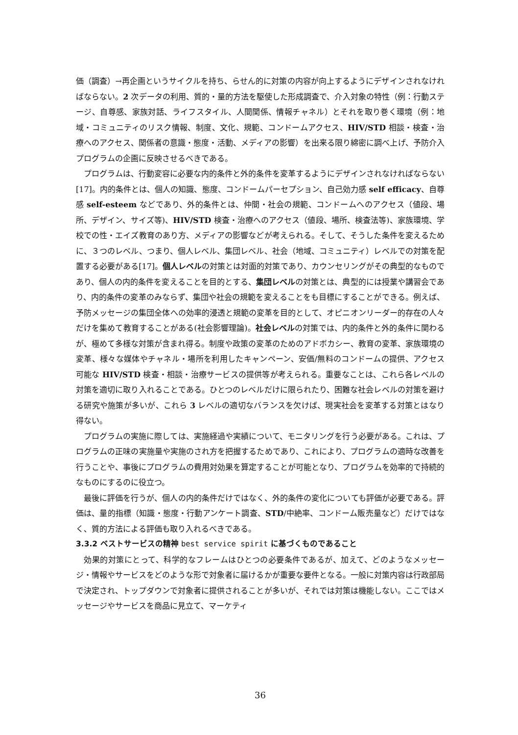価（調査）→再企画というサイクルを持ち、らせん的に対策の内容が向上するようにデザインされなければならない。2 次データの利用、質的・量的方法を駆使した形成調査で、介入対象の特性（例：行動ステージ、自尊感、家族対話、ライフスタイル、人間関係、情報チャネル）とそれを取り巻く環境（例：地域・コミュニティのリスク情報、制度、文化、規範、コンドームアクセス、HIV/STD 相談・検査・治療へのアクセス、関係者の意識・態度・活動、メディアの影響）を出来る限り綿密に調べ上げ、予防介入プログラムの企画に反映させるべきである。
プログラムは、行動変容に必要な内的条件と外的条件を変革するようにデザインされなければならない [17]。内的条件とは、個人の知識、態度、コンドームパーセプション、自己効力感 self efficacy、自尊感 self-esteem などであり、外的条件とは、仲間・社会の規範、コンドームへのアクセス（値段、場所、デザイン、サイズ等)、HIV/STD 検査・治療へのアクセス（値段、場所、検査法等)、家族環境、学校での性・エイズ教育のあり方、メディアの影響などが考えられる。そして、そうした条件を変えるために、３つのレベル、つまり、個人レベル、集団レベル、社会（地域、コミュニティ）レベルでの対策を配置する必要がある[17]。個人レベルの対策とは対面的対策であり、カウンセリングがその典型的なものであり、個人の内的条件を変えることを目的とする、集団レベルの対策とは、典型的には授業や講習会であり、内的条件の変革のみならず、集団や社会の規範を変えることをも目標にすることができる。例えば、予防メッセージの集団全体への効率的浸透と規範の変革を目的として、オピニオンリーダー的存在の人々だけを集めて教育することがある(社会影響理論)。社会レベルの対策では、内的条件と外的条件に関わるが、極めて多様な対策が含まれ得る。制度や政策の変革のためのアドボカシー、教育の変革、家族環境の変革、様々な媒体やチャネル・場所を利用したキャンペーン、安価/無料のコンドームの提供、アクセス可能な HIV/STD 検査・相談・治療サービスの提供等が考えられる。重要なことは、これら各レベルの対策を適切に取り入れることである。ひとつのレベルだけに限られたり、困難な社会レベルの対策を避ける研究や施策が多いが、これら 3 レベルの適切なバランスを欠けば、現実社会を変革する対策とはなり得ない。
プログラムの実施に際しては、実施経過や実績について、モニタリングを行う必要がある。これは、プログラムの正味の実施量や実施のされ方を把握するためであり、これにより、プログラムの適時な改善を行うことや、事後にプログラムの費用対効果を算定することが可能となり、プログラムを効率的で持続的なものにするのに役立つ。
最後に評価を行うが、個人の内的条件だけではなく、外的条件の変化についても評価が必要である。評価は、量的指標（知識・態度・行動アンケート調査、STD/中絶率、コンドーム販売量など）だけではなく、質的方法による評価も取り入れるべきである。
3.3.2 ベストサービスの精神 best service spirit に基づくものであること
効果的対策にとって、科学的なフレームはひとつの必要条件であるが、加えて、どのようなメッセージ・情報やサービスをどのような形で対象者に届けるかが重要な要件となる。一般に対策内容は行政部局で決定され、トップダウンで対象者に提供されることが多いが、それでは対策は機能しない。ここではメッセージやサービスを商品に見立て、マーケティ
36